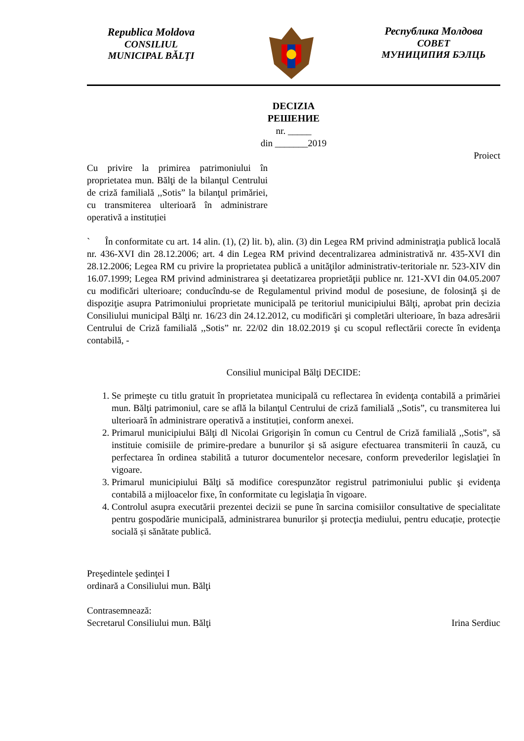Republica Moldova
CONSILIUL
MUNICIPAL BĂLŢI
Республика Молдова
СОВЕТ
МУНИЦИПИЯ БЭЛЦЬ
DECIZIA
РЕШЕНИЕ
nr. _____
din _______2019
Proiect
Cu privire la primirea patrimoniului în proprietatea mun. Bălţi de la bilanţul Centrului de criză familială ,,Sotis” la bilanţul primăriei, cu transmiterea ulterioară în administrare operativă a instituției
` În conformitate cu art. 14 alin. (1), (2) lit. b), alin. (3) din Legea RM privind administraţia publică locală nr. 436-XVI din 28.12.2006; art. 4 din Legea RM privind decentralizarea administrativă nr. 435-XVI din 28.12.2006; Legea RM cu privire la proprietatea publică a unităţilor administrativ-teritoriale nr. 523-XIV din 16.07.1999; Legea RM privind administrarea şi deetatizarea proprietăţii publice nr. 121-XVI din 04.05.2007 cu modificări ulterioare; conducîndu-se de Regulamentul privind modul de posesiune, de folosinţă şi de dispoziţie asupra Patrimoniului proprietate municipală pe teritoriul municipiului Bălţi, aprobat prin decizia Consiliului municipal Bălţi nr. 16/23 din 24.12.2012, cu modificări şi completări ulterioare, în baza adresării Centrului de Criză familială ,,Sotis” nr. 22/02 din 18.02.2019 şi cu scopul reflectării corecte în evidenţa contabilă, -
Consiliul municipal Bălţi DECIDE:
1. Se primeşte cu titlu gratuit în proprietatea municipală cu reflectarea în evidenţa contabilă a primăriei mun. Bălţi patrimoniul, care se află la bilanţul Centrului de criză familială ,,Sotis”, cu transmiterea lui ulterioară în administrare operativă a instituției, conform anexei.
2. Primarul municipiului Bălţi dl Nicolai Grigorişin în comun cu Centrul de Criză familială ,,Sotis”, să instituie comisiile de primire-predare a bunurilor şi să asigure efectuarea transmiterii în cauză, cu perfectarea în ordinea stabilită a tuturor documentelor necesare, conform prevederilor legislaţiei în vigoare.
3. Primarul municipiului Bălţi să modifice corespunzător registrul patrimoniului public şi evidenţa contabilă a mijloacelor fixe, în conformitate cu legislaţia în vigoare.
4. Controlul asupra executării prezentei decizii se pune în sarcina comisiilor consultative de specialitate pentru gospodărie municipală, administrarea bunurilor şi protecţia mediului, pentru educație, protecție socială și sănătate publică.
Preşedintele şedinţei I
ordinară a Consiliului mun. Bălţi
Contrasemnează:
Secretarul Consiliului mun. Bălţi Irina Serdiuc